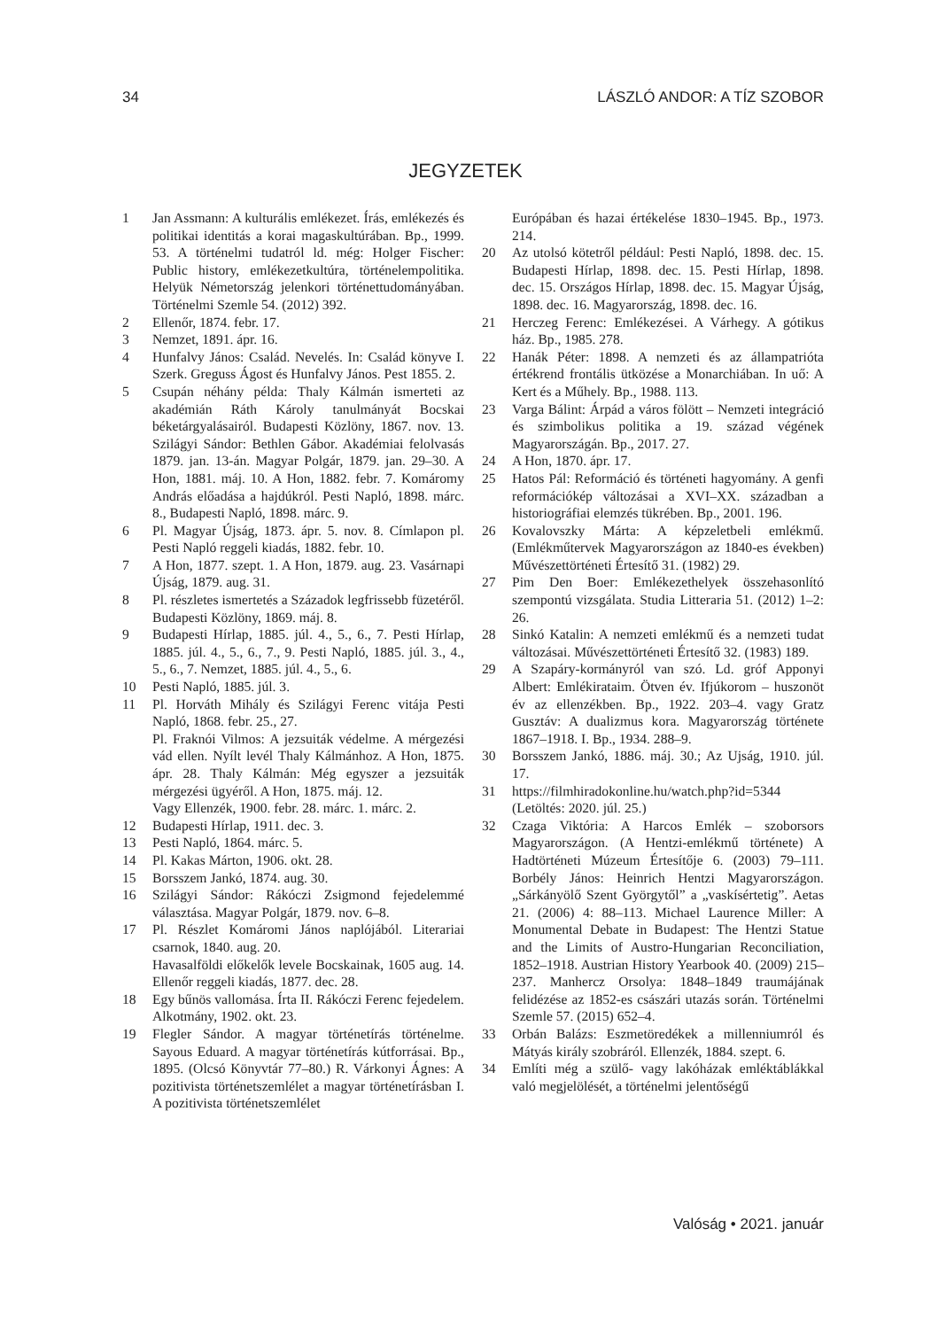34 LÁSZLÓ ANDOR: A TÍZ SZOBOR
JEGYZETEK
1 Jan Assmann: A kulturális emlékezet. Írás, emlékezés és politikai identitás a korai magaskultúrában. Bp., 1999. 53. A történelmi tudatról ld. még: Holger Fischer: Public history, emlékezetkultúra, történelempolitika. Helyük Németország jelenkori történettudományában. Történelmi Szemle 54. (2012) 392.
2 Ellenőr, 1874. febr. 17.
3 Nemzet, 1891. ápr. 16.
4 Hunfalvy János: Család. Nevelés. In: Család könyve I. Szerk. Greguss Ágost és Hunfalvy János. Pest 1855. 2.
5 Csupán néhány példa: Thaly Kálmán ismerteti az akadémián Ráth Károly tanulmányát Bocskai béketárgyalásairól. Budapesti Közlöny, 1867. nov. 13. Szilágyi Sándor: Bethlen Gábor. Akadémiai felolvasás 1879. jan. 13-án. Magyar Polgár, 1879. jan. 29–30. A Hon, 1881. máj. 10. A Hon, 1882. febr. 7. Komáromy András előadása a hajdúkról. Pesti Napló, 1898. márc. 8., Budapesti Napló, 1898. márc. 9.
6 Pl. Magyar Újság, 1873. ápr. 5. nov. 8. Címlapon pl. Pesti Napló reggeli kiadás, 1882. febr. 10.
7 A Hon, 1877. szept. 1. A Hon, 1879. aug. 23. Vasárnapi Újság, 1879. aug. 31.
8 Pl. részletes ismertetés a Századok legfrissebb füzetéről. Budapesti Közlöny, 1869. máj. 8.
9 Budapesti Hírlap, 1885. júl. 4., 5., 6., 7. Pesti Hírlap, 1885. júl. 4., 5., 6., 7., 9. Pesti Napló, 1885. júl. 3., 4., 5., 6., 7. Nemzet, 1885. júl. 4., 5., 6.
10 Pesti Napló, 1885. júl. 3.
11 Pl. Horváth Mihály és Szilágyi Ferenc vitája Pesti Napló, 1868. febr. 25., 27.
Pl. Fraknói Vilmos: A jezsuiták védelme. A mérgezési vád ellen. Nyílt levél Thaly Kálmánhoz. A Hon, 1875. ápr. 28. Thaly Kálmán: Még egyszer a jezsuiták mérgezési ügyéről. A Hon, 1875. máj. 12.
Vagy Ellenzék, 1900. febr. 28. márc. 1. márc. 2.
12 Budapesti Hírlap, 1911. dec. 3.
13 Pesti Napló, 1864. márc. 5.
14 Pl. Kakas Márton, 1906. okt. 28.
15 Borsszem Jankó, 1874. aug. 30.
16 Szilágyi Sándor: Rákóczi Zsigmond fejedelemmé választása. Magyar Polgár, 1879. nov. 6–8.
17 Pl. Részlet Komáromi János naplójából. Literariai csarnok, 1840. aug. 20.
Havasalföldi előkelők levele Bocskainak, 1605 aug. 14. Ellenőr reggeli kiadás, 1877. dec. 28.
18 Egy bűnös vallomása. Írta II. Rákóczi Ferenc fejedelem. Alkotmány, 1902. okt. 23.
19 Flegler Sándor. A magyar történetírás történelme. Sayous Eduard. A magyar történetírás kútforrásai. Bp., 1895. (Olcsó Könyvtár 77–80.) R. Várkonyi Ágnes: A pozitivista történetszemlélet a magyar történetírásban I. A pozitivista történetszemlélet
Európában és hazai értékelése 1830–1945. Bp., 1973. 214.
20 Az utolsó kötetről például: Pesti Napló, 1898. dec. 15. Budapesti Hírlap, 1898. dec. 15. Pesti Hírlap, 1898. dec. 15. Országos Hírlap, 1898. dec. 15. Magyar Újság, 1898. dec. 16. Magyarország, 1898. dec. 16.
21 Herczeg Ferenc: Emlékezései. A Várhegy. A gótikus ház. Bp., 1985. 278.
22 Hanák Péter: 1898. A nemzeti és az állampatrióta értékrend frontális ütközése a Monarchiában. In uő: A Kert és a Műhely. Bp., 1988. 113.
23 Varga Bálint: Árpád a város fölött – Nemzeti integráció és szimbolikus politika a 19. század végének Magyarországán. Bp., 2017. 27.
24 A Hon, 1870. ápr. 17.
25 Hatos Pál: Reformáció és történeti hagyomány. A genfi reformációkép változásai a XVI–XX. században a historiográfiai elemzés tükrében. Bp., 2001. 196.
26 Kovalovszky Márta: A képzeletbeli emlékmű. (Emlékműtervek Magyarországon az 1840-es években) Művészettörténeti Értesítő 31. (1982) 29.
27 Pim Den Boer: Emlékezethelyek összehasonlító szempontú vizsgálata. Studia Litteraria 51. (2012) 1–2: 26.
28 Sinkó Katalin: A nemzeti emlékmű és a nemzeti tudat változásai. Művészettörténeti Értesítő 32. (1983) 189.
29 A Szapáry-kormányról van szó. Ld. gróf Apponyi Albert: Emlékirataim. Ötven év. Ifjúkorom – huszonöt év az ellenzékben. Bp., 1922. 203–4. vagy Gratz Gusztáv: A dualizmus kora. Magyarország története 1867–1918. I. Bp., 1934. 288–9.
30 Borsszem Jankó, 1886. máj. 30.; Az Ujság, 1910. júl. 17.
31 https://filmhiradokonline.hu/watch.php?id=5344 (Letöltés: 2020. júl. 25.)
32 Czaga Viktória: A Harcos Emlék – szoborsors Magyarországon. (A Hentzi-emlékmű története) A Hadtörténeti Múzeum Értesítője 6. (2003) 79–111. Borbély János: Heinrich Hentzi Magyarországon. „Sárkányölő Szent Györgytől” a „vaskísértetig”. Aetas 21. (2006) 4: 88–113. Michael Laurence Miller: A Monumental Debate in Budapest: The Hentzi Statue and the Limits of Austro-Hungarian Reconciliation, 1852–1918. Austrian History Yearbook 40. (2009) 215–237. Manhercz Orsolya: 1848–1849 traumájának felidézése az 1852-es császári utazás során. Történelmi Szemle 57. (2015) 652–4.
33 Orbán Balázs: Eszmetöredékek a millenniumról és Mátyás király szobráról. Ellenzék, 1884. szept. 6.
34 Említi még a szülő- vagy lakóházak emléktáblákkal való megjelölését, a történelmi jelentőségű
Valóság • 2021. január